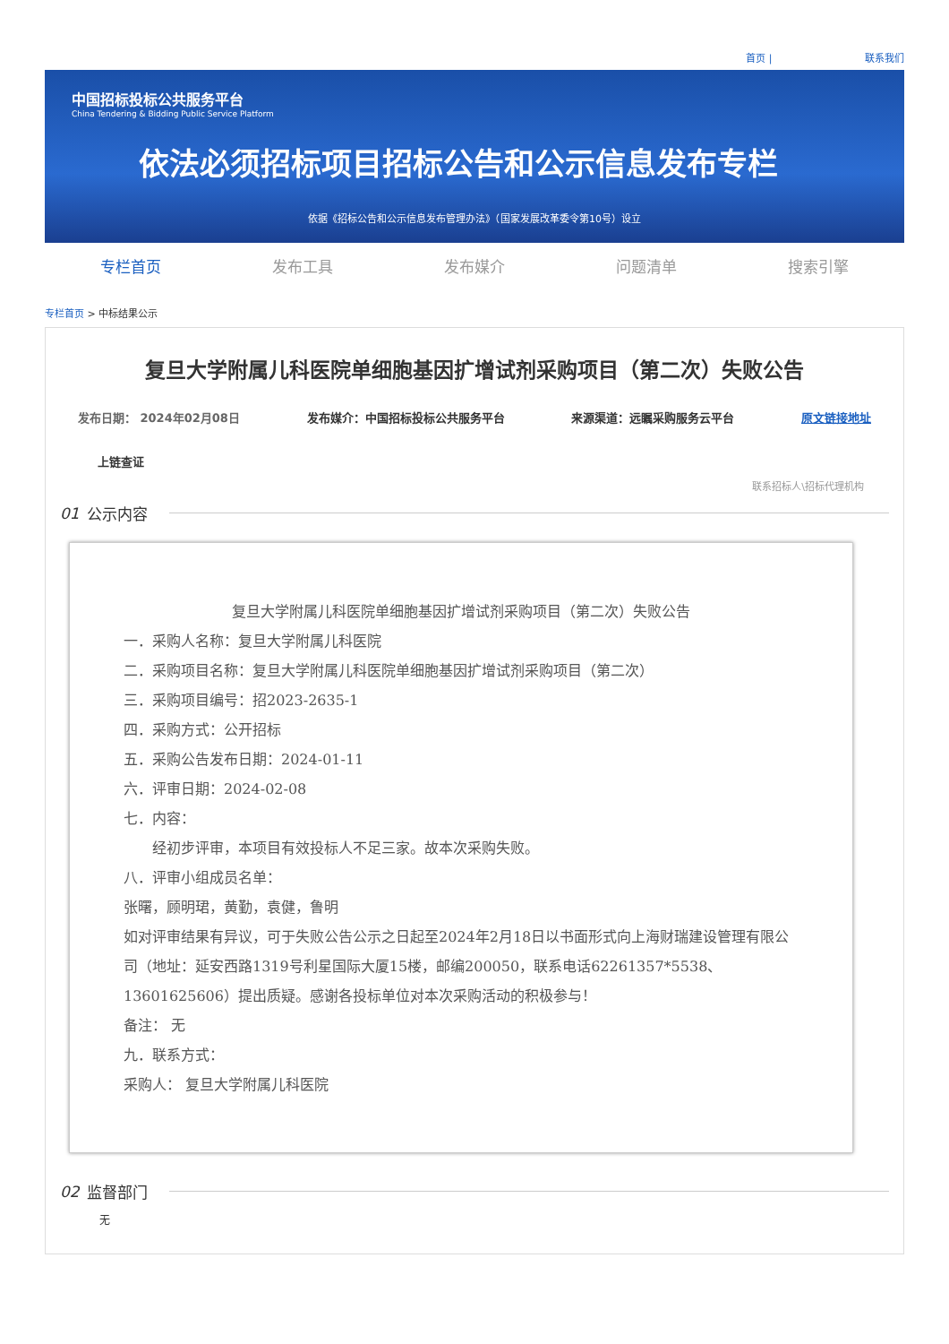首页 | 联系我们
中国招标投标公共服务平台
China Tendering & Bidding Public Service Platform
依法必须招标项目招标公告和公示信息发布专栏
依据《招标公告和公示信息发布管理办法》（国家发展改革委令第10号）设立
专栏首页 发布工具 发布媒介 问题清单 搜索引擎
专栏首页 > 中标结果公示
复旦大学附属儿科医院单细胞基因扩增试剂采购项目（第二次）失败公告
发布日期： 2024年02月08日 发布媒介：中国招标投标公共服务平台 来源渠道：远瞩采购服务云平台 原文链接地址
上链查证
联系招标人\招标代理机构
01 公示内容
复旦大学附属儿科医院单细胞基因扩增试剂采购项目（第二次）失败公告
一．采购人名称：复旦大学附属儿科医院
二．采购项目名称：复旦大学附属儿科医院单细胞基因扩增试剂采购项目（第二次）
三．采购项目编号：招2023-2635-1
四．采购方式：公开招标
五．采购公告发布日期：2024-01-11
六．评审日期：2024-02-08
七．内容：
  经初步评审，本项目有效投标人不足三家。故本次采购失败。
八．评审小组成员名单：
张曙，顾明珺，黄勤，袁健，鲁明
如对评审结果有异议，可于失败公告公示之日起至2024年2月18日以书面形式向上海财瑞建设管理有限公司（地址：延安西路1319号利星国际大厦15楼，邮编200050，联系电话62261357*5538、13601625606）提出质疑。感谢各投标单位对本次采购活动的积极参与！
备注： 无
九．联系方式：
采购人： 复旦大学附属儿科医院
02 监督部门
无